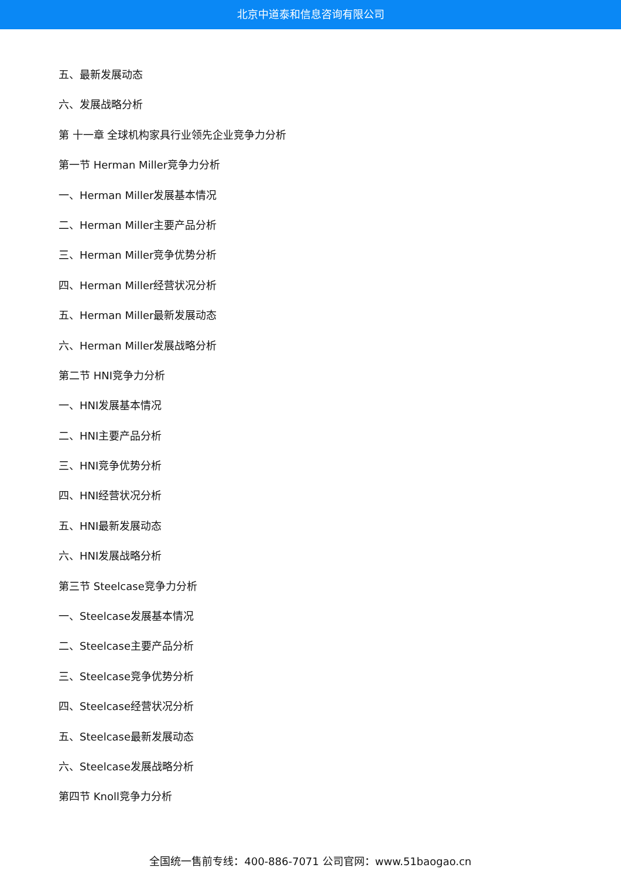北京中道泰和信息咨询有限公司
五、最新发展动态
六、发展战略分析
第 十一章 全球机构家具行业领先企业竞争力分析
第一节 Herman Miller竞争力分析
一、Herman Miller发展基本情况
二、Herman Miller主要产品分析
三、Herman Miller竞争优势分析
四、Herman Miller经营状况分析
五、Herman Miller最新发展动态
六、Herman Miller发展战略分析
第二节 HNI竞争力分析
一、HNI发展基本情况
二、HNI主要产品分析
三、HNI竞争优势分析
四、HNI经营状况分析
五、HNI最新发展动态
六、HNI发展战略分析
第三节 Steelcase竞争力分析
一、Steelcase发展基本情况
二、Steelcase主要产品分析
三、Steelcase竞争优势分析
四、Steelcase经营状况分析
五、Steelcase最新发展动态
六、Steelcase发展战略分析
第四节 Knoll竞争力分析
全国统一售前专线：400-886-7071 公司官网：www.51baogao.cn